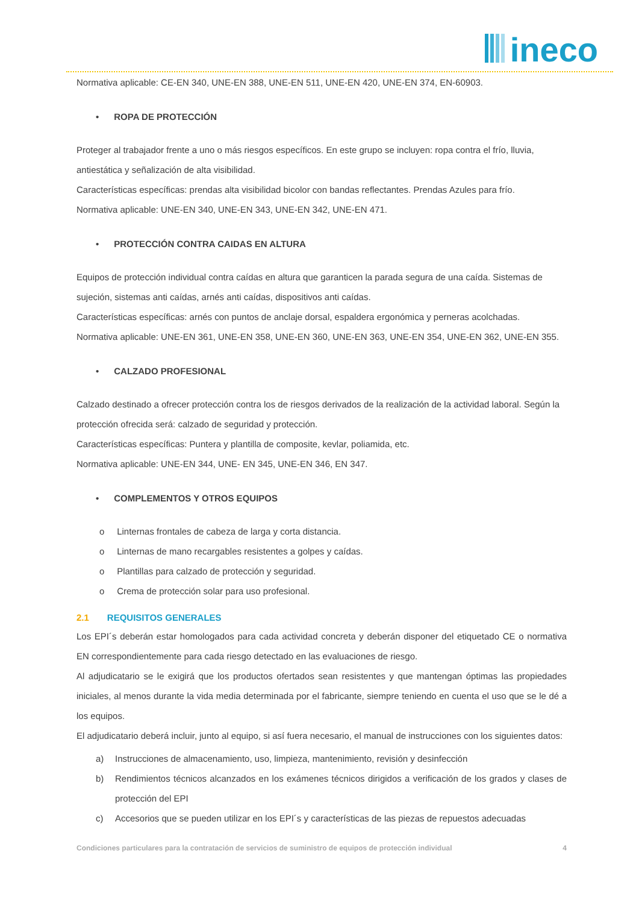ineco
Normativa aplicable: CE-EN 340, UNE-EN 388, UNE-EN 511, UNE-EN 420, UNE-EN 374, EN-60903.
• ROPA DE PROTECCIÓN
Proteger al trabajador frente a uno o más riesgos específicos. En este grupo se incluyen: ropa contra el frío, lluvia, antiestática y señalización de alta visibilidad.
Características específicas: prendas alta visibilidad bicolor con bandas reflectantes. Prendas Azules para frío.
Normativa aplicable: UNE-EN 340, UNE-EN 343, UNE-EN 342, UNE-EN 471.
• PROTECCIÓN CONTRA CAIDAS EN ALTURA
Equipos de protección individual contra caídas en altura que garanticen la parada segura de una caída. Sistemas de sujeción, sistemas anti caídas, arnés anti caídas, dispositivos anti caídas.
Características específicas: arnés con puntos de anclaje dorsal, espaldera ergonómica y perneras acolchadas.
Normativa aplicable: UNE-EN 361, UNE-EN 358, UNE-EN 360, UNE-EN 363, UNE-EN 354, UNE-EN 362, UNE-EN 355.
• CALZADO PROFESIONAL
Calzado destinado a ofrecer protección contra los de riesgos derivados de la realización de la actividad laboral. Según la protección ofrecida será: calzado de seguridad y protección.
Características específicas: Puntera y plantilla de composite, kevlar, poliamida, etc.
Normativa aplicable: UNE-EN 344, UNE- EN 345, UNE-EN 346, EN 347.
• COMPLEMENTOS Y OTROS EQUIPOS
o Linternas frontales de cabeza de larga y corta distancia.
o Linternas de mano recargables resistentes a golpes y caídas.
o Plantillas para calzado de protección y seguridad.
o Crema de protección solar para uso profesional.
2.1 REQUISITOS GENERALES
Los EPI´s deberán estar homologados para cada actividad concreta y deberán disponer del etiquetado CE o normativa EN correspondientemente para cada riesgo detectado en las evaluaciones de riesgo.
Al adjudicatario se le exigirá que los productos ofertados sean resistentes y que mantengan óptimas las propiedades iniciales, al menos durante la vida media determinada por el fabricante, siempre teniendo en cuenta el uso que se le dé a los equipos.
El adjudicatario deberá incluir, junto al equipo, si así fuera necesario, el manual de instrucciones con los siguientes datos:
a) Instrucciones de almacenamiento, uso, limpieza, mantenimiento, revisión y desinfección
b) Rendimientos técnicos alcanzados en los exámenes técnicos dirigidos a verificación de los grados y clases de protección del EPI
c) Accesorios que se pueden utilizar en los EPI´s y características de las piezas de repuestos adecuadas
Condiciones particulares para la contratación de servicios de suministro de equipos de protección individual 4